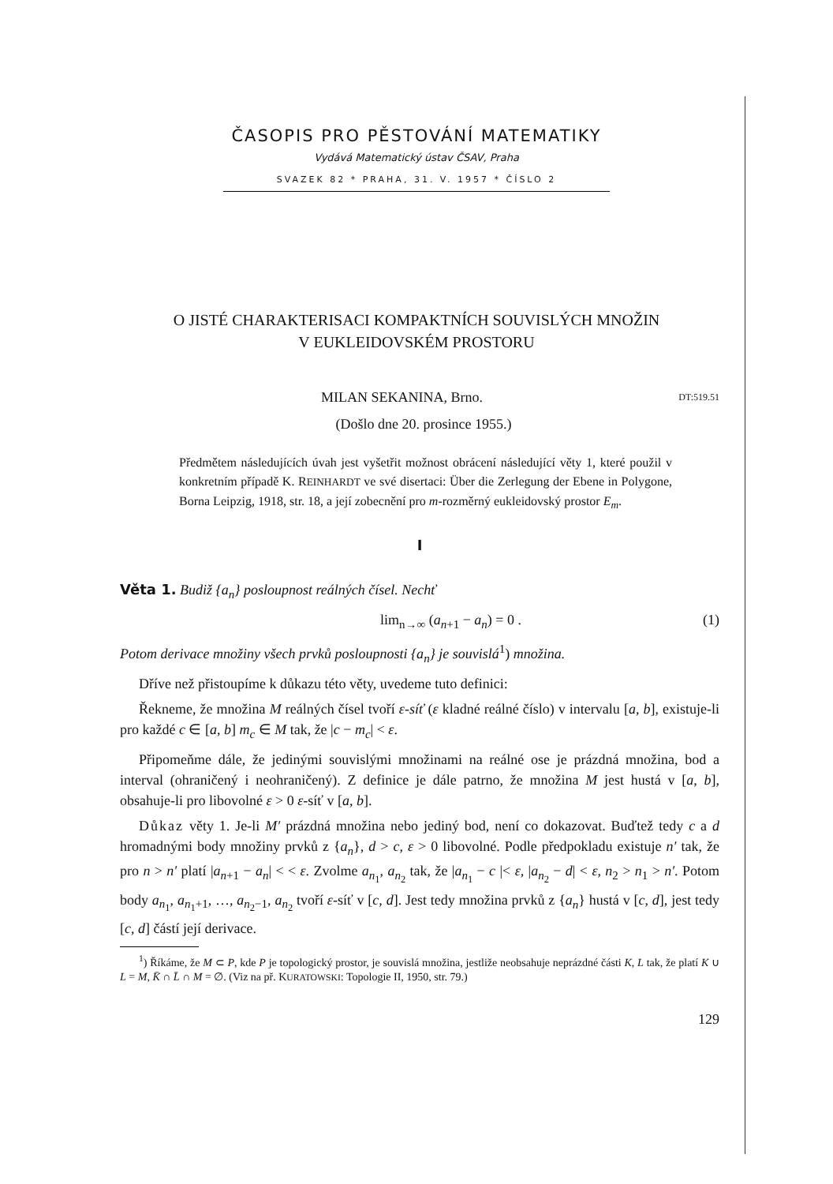ČASOPIS PRO PĚSTOVÁNÍ MATEMATIKY
Vydává Matematický ústav ČSAV, Praha
SVAZEK 82 * PRAHA, 31. V. 1957 * ČÍSLO 2
O JISTÉ CHARAKTERISACI KOMPAKTNÍCH SOUVISLÝCH MNOŽIN
V EUKLEIDOVSKÉM PROSTORU
MILAN SEKANINA, Brno. DT:519.51
(Došlo dne 20. prosince 1955.)
Předmětem následujících úvah jest vyšetřit možnost obrácení následující věty 1, které použil v konkretním případě K. REINHARDT ve své disertaci: Über die Zerlegung der Ebene in Polygone, Borna Leipzig, 1918, str. 18, a její zobecnění pro m-rozměrný eukleidovský prostor E<sub>m</sub>.
I
Věta 1. Budiž {a<sub>n</sub>} posloupnost reálných čísel. Nechť
lim<sub>n→∞</sub> (a<sub>n+1</sub> − a<sub>n</sub>) = 0 . (1)
Potom derivace množiny všech prvků posloupnosti {a<sub>n</sub>} je souvislá<sup>1</sup>) množina.
Dříve než přistoupíme k důkazu této věty, uvedeme tuto definici:
Řekneme, že množina M reálných čísel tvoří ε-síť (ε kladné reálné číslo) v intervalu [a, b], existuje-li pro každé c ∈ [a, b] m<sub>c</sub> ∈ M tak, že |c − m<sub>c</sub>| < ε.
Připomeňme dále, že jedinými souvislými množinami na reálné ose je prázdná množina, bod a interval (ohraničený i neohraničený). Z definice je dále patrno, že množina M jest hustá v [a, b], obsahuje-li pro libovolné ε > 0 ε-síť v [a, b].
Důkaz věty 1. Je-li M′ prázdná množina nebo jediný bod, není co dokazovat. Buďtež tedy c a d hromadnými body množiny prvků z {a<sub>n</sub>}, d > c, ε > 0 libovolné. Podle předpokladu existuje n′ tak, že pro n > n′ platí |a<sub>n+1</sub> − a<sub>n</sub>| < < ε. Zvolme a<sub>n<sub>1</sub></sub>, a<sub>n<sub>2</sub></sub> tak, že |a<sub>n<sub>1</sub></sub> − c |< ε, |a<sub>n<sub>2</sub></sub> − d| < ε, n<sub>2</sub> > n<sub>1</sub> > n′. Potom body a<sub>n<sub>1</sub></sub>, a<sub>n<sub>1</sub>+1</sub>, …, a<sub>n<sub>2</sub>−1</sub>, a<sub>n<sub>2</sub></sub> tvoří ε-síť v [c, d]. Jest tedy množina prvků z {a<sub>n</sub>} hustá v [c, d], jest tedy [c, d] částí její derivace.
<sup>1</sup>) Říkáme, že M ⊂ P, kde P je topologický prostor, je souvislá množina, jestliže neobsahuje neprázdné části K, L tak, že platí K ∪ L = M, K̄ ∩ L̄ ∩ M = ∅. (Viz na př. KURATOWSKI: Topologie II, 1950, str. 79.)
129